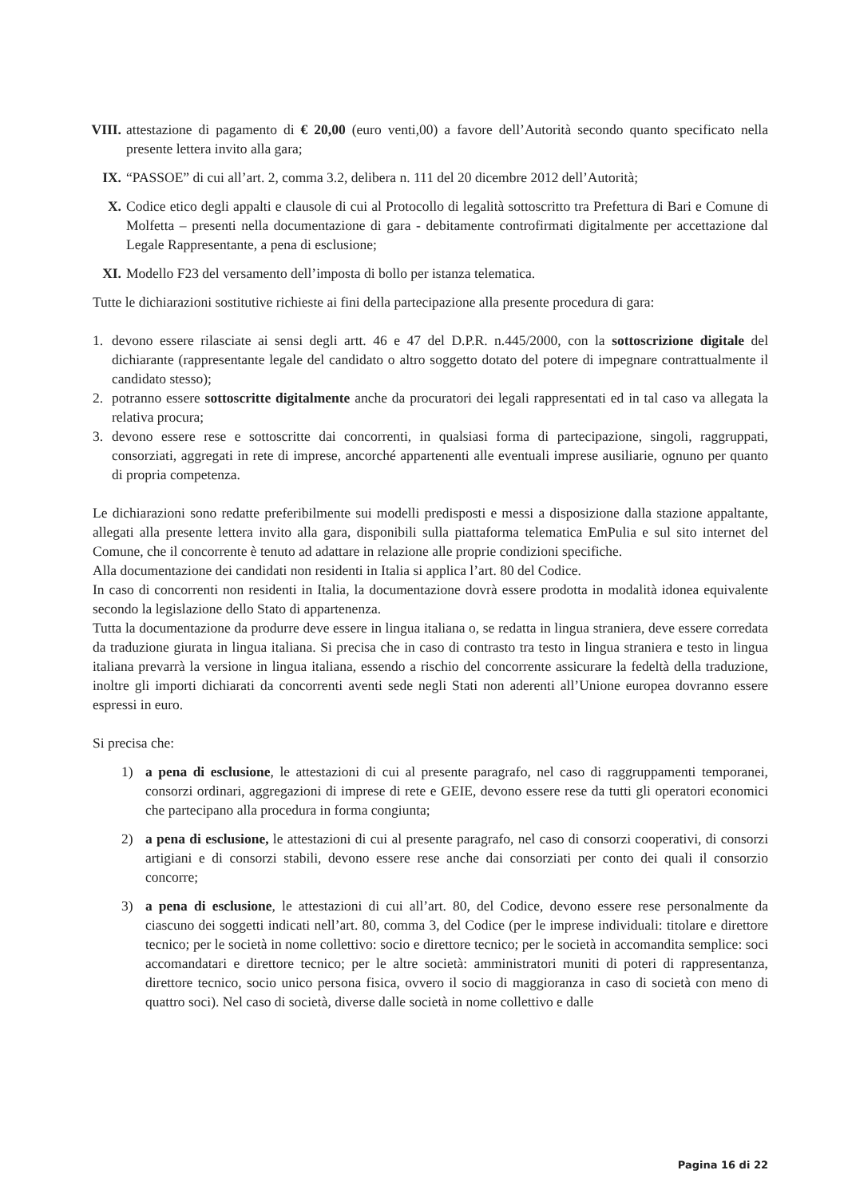VIII. attestazione di pagamento di € 20,00 (euro venti,00) a favore dell’Autorità secondo quanto specificato nella presente lettera invito alla gara;
IX. “PASSOE” di cui all’art. 2, comma 3.2, delibera n. 111 del 20 dicembre 2012 dell’Autorità;
X. Codice etico degli appalti e clausole di cui al Protocollo di legalità sottoscritto tra Prefettura di Bari e Comune di Molfetta – presenti nella documentazione di gara - debitamente controfirmati digitalmente per accettazione dal Legale Rappresentante, a pena di esclusione;
XI. Modello F23 del versamento dell’imposta di bollo per istanza telematica.
Tutte le dichiarazioni sostitutive richieste ai fini della partecipazione alla presente procedura di gara:
1. devono essere rilasciate ai sensi degli artt. 46 e 47 del D.P.R. n.445/2000, con la sottoscrizione digitale del dichiarante (rappresentante legale del candidato o altro soggetto dotato del potere di impegnare contrattualmente il candidato stesso);
2. potranno essere sottoscritte digitalmente anche da procuratori dei legali rappresentati ed in tal caso va allegata la relativa procura;
3. devono essere rese e sottoscritte dai concorrenti, in qualsiasi forma di partecipazione, singoli, raggruppati, consorziati, aggregati in rete di imprese, ancorché appartenenti alle eventuali imprese ausiliarie, ognuno per quanto di propria competenza.
Le dichiarazioni sono redatte preferibilmente sui modelli predisposti e messi a disposizione dalla stazione appaltante, allegati alla presente lettera invito alla gara, disponibili sulla piattaforma telematica EmPulia e sul sito internet del Comune, che il concorrente è tenuto ad adattare in relazione alle proprie condizioni specifiche.
Alla documentazione dei candidati non residenti in Italia si applica l’art. 80 del Codice.
In caso di concorrenti non residenti in Italia, la documentazione dovrà essere prodotta in modalità idonea equivalente secondo la legislazione dello Stato di appartenenza.
Tutta la documentazione da produrre deve essere in lingua italiana o, se redatta in lingua straniera, deve essere corredata da traduzione giurata in lingua italiana. Si precisa che in caso di contrasto tra testo in lingua straniera e testo in lingua italiana prevarrà la versione in lingua italiana, essendo a rischio del concorrente assicurare la fedeltà della traduzione, inoltre gli importi dichiarati da concorrenti aventi sede negli Stati non aderenti all’Unione europea dovranno essere espressi in euro.
Si precisa che:
1) a pena di esclusione, le attestazioni di cui al presente paragrafo, nel caso di raggruppamenti temporanei, consorzi ordinari, aggregazioni di imprese di rete e GEIE, devono essere rese da tutti gli operatori economici che partecipano alla procedura in forma congiunta;
2) a pena di esclusione, le attestazioni di cui al presente paragrafo, nel caso di consorzi cooperativi, di consorzi artigiani e di consorzi stabili, devono essere rese anche dai consorziati per conto dei quali il consorzio concorre;
3) a pena di esclusione, le attestazioni di cui all’art. 80, del Codice, devono essere rese personalmente da ciascuno dei soggetti indicati nell’art. 80, comma 3, del Codice (per le imprese individuali: titolare e direttore tecnico; per le società in nome collettivo: socio e direttore tecnico; per le società in accomandita semplice: soci accomandatari e direttore tecnico; per le altre società: amministratori muniti di poteri di rappresentanza, direttore tecnico, socio unico persona fisica, ovvero il socio di maggioranza in caso di società con meno di quattro soci). Nel caso di società, diverse dalle società in nome collettivo e dalle
Pagina 16 di 22